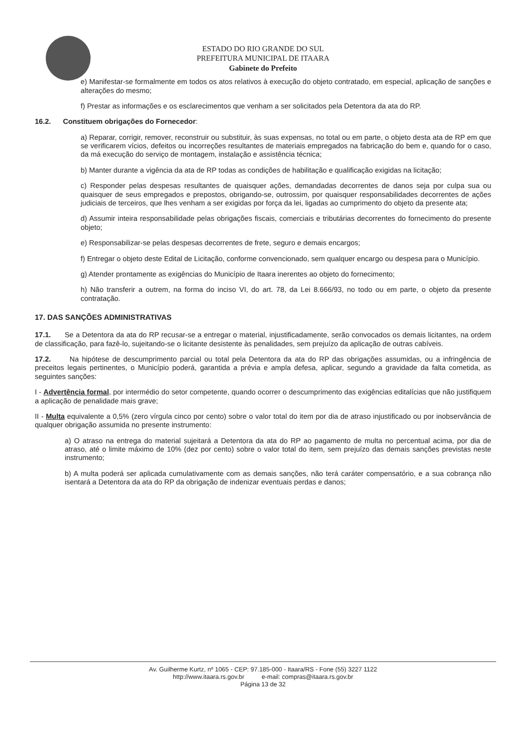ESTADO DO RIO GRANDE DO SUL
PREFEITURA MUNICIPAL DE ITAARA
Gabinete do Prefeito
e) Manifestar-se formalmente em todos os atos relativos à execução do objeto contratado, em especial, aplicação de sanções e alterações do mesmo;
f) Prestar as informações e os esclarecimentos que venham a ser solicitados pela Detentora da ata do RP.
16.2. Constituem obrigações do Fornecedor:
a) Reparar, corrigir, remover, reconstruir ou substituir, às suas expensas, no total ou em parte, o objeto desta ata de RP em que se verificarem vícios, defeitos ou incorreções resultantes de materiais empregados na fabricação do bem e, quando for o caso, da má execução do serviço de montagem, instalação e assistência técnica;
b) Manter durante a vigência da ata de RP todas as condições de habilitação e qualificação exigidas na licitação;
c) Responder pelas despesas resultantes de quaisquer ações, demandadas decorrentes de danos seja por culpa sua ou quaisquer de seus empregados e prepostos, obrigando-se, outrossim, por quaisquer responsabilidades decorrentes de ações judiciais de terceiros, que lhes venham a ser exigidas por força da lei, ligadas ao cumprimento do objeto da presente ata;
d) Assumir inteira responsabilidade pelas obrigações fiscais, comerciais e tributárias decorrentes do fornecimento do presente objeto;
e) Responsabilizar-se pelas despesas decorrentes de frete, seguro e demais encargos;
f) Entregar o objeto deste Edital de Licitação, conforme convencionado, sem qualquer encargo ou despesa para o Município.
g) Atender prontamente as exigências do Município de Itaara inerentes ao objeto do fornecimento;
h) Não transferir a outrem, na forma do inciso VI, do art. 78, da Lei 8.666/93, no todo ou em parte, o objeto da presente contratação.
17. DAS SANÇÕES ADMINISTRATIVAS
17.1. Se a Detentora da ata do RP recusar-se a entregar o material, injustificadamente, serão convocados os demais licitantes, na ordem de classificação, para fazê-lo, sujeitando-se o licitante desistente às penalidades, sem prejuízo da aplicação de outras cabíveis.
17.2. Na hipótese de descumprimento parcial ou total pela Detentora da ata do RP das obrigações assumidas, ou a infringência de preceitos legais pertinentes, o Município poderá, garantida a prévia e ampla defesa, aplicar, segundo a gravidade da falta cometida, as seguintes sanções:
I - Advertência formal, por intermédio do setor competente, quando ocorrer o descumprimento das exigências editalícias que não justifiquem a aplicação de penalidade mais grave;
II - Multa equivalente a 0,5% (zero vírgula cinco por cento) sobre o valor total do item por dia de atraso injustificado ou por inobservância de qualquer obrigação assumida no presente instrumento:
a) O atraso na entrega do material sujeitará a Detentora da ata do RP ao pagamento de multa no percentual acima, por dia de atraso, até o limite máximo de 10% (dez por cento) sobre o valor total do item, sem prejuízo das demais sanções previstas neste instrumento;
b) A multa poderá ser aplicada cumulativamente com as demais sanções, não terá caráter compensatório, e a sua cobrança não isentará a Detentora da ata do RP da obrigação de indenizar eventuais perdas e danos;
Av. Guilherme Kurtz, nº 1065 - CEP: 97.185-000 - Itaara/RS - Fone (55) 3227 1122
http://www.itaara.rs.gov.br e-mail: compras@itaara.rs.gov.br
Página 13 de 32